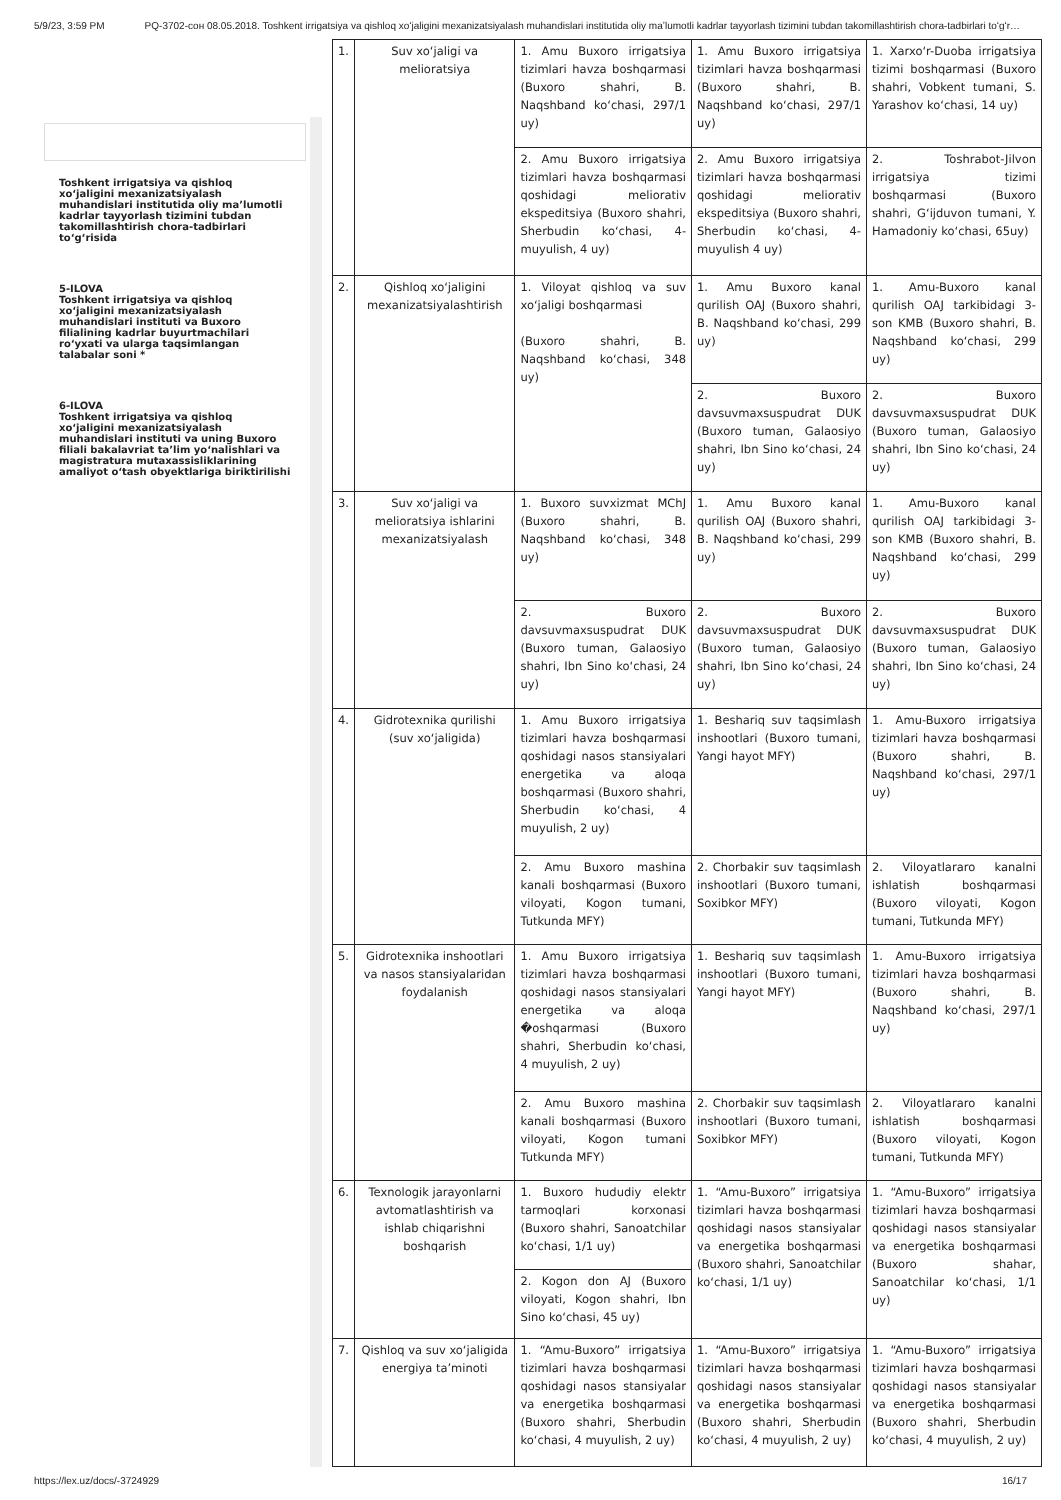5/9/23, 3:59 PM PQ-3702-сон 08.05.2018. Toshkent irrigatsiya va qishloq xoʻjaligini mexanizatsiyalash muhandislari institutida oliy maʼlumotli kadrlar tayyorlash tizimini tubdan takomillashtirish chora-tadbirlari toʻgʻr…
Toshkent irrigatsiya va qishloq xoʻjaligini mexanizatsiyalash muhandislari institutida oliy maʼlumotli kadrlar tayyorlash tizimini tubdan takomillashtirish chora-tadbirlari toʻgʻrisida
5-ILOVA
Toshkent irrigatsiya va qishloq xoʻjaligini mexanizatsiyalash muhandislari instituti va Buxoro filialining kadrlar buyurtmachilari roʻyxati va ularga taqsimlangan talabalar soni *
6-ILOVA
Toshkent irrigatsiya va qishloq xoʻjaligini mexanizatsiyalash muhandislari instituti va uning Buxoro filiali bakalavriat taʼlim yoʻnalishlari va magistratura mutaxassisliklarining amaliyot oʻtash obyektlariga biriktirilishi
| 1. | Suv xoʻjaligi va melioratsiya | 1. Amu Buxoro irrigatsiya tizimlari havza boshqarmasi (Buxoro shahri, B. Naqshband koʻchasi, 297/1 uy) | 1. Amu Buxoro irrigatsiya tizimlari havza boshqarmasi (Buxoro shahri, B. Naqshband koʻchasi, 297/1 uy) | 1. Xarxoʻr-Duoba irrigatsiya tizimi boshqarmasi (Buxoro shahri, Vobkent tumani, S. Yarashov koʻchasi, 14 uy) |
| | | 2. Amu Buxoro irrigatsiya tizimlari havza boshqarmasi qoshidagi meliorativ ekspeditsiya (Buxoro shahri, Sherbudin koʻchasi, 4-muyulish, 4 uy) | 2. Amu Buxoro irrigatsiya tizimlari havza boshqarmasi qoshidagi meliorativ ekspeditsiya (Buxoro shahri, Sherbudin koʻchasi, 4-muyulish 4 uy) | 2. Toshrabot-Jilvon irrigatsiya tizimi boshqarmasi (Buxoro shahri, Gʻijduvon tumani, Y. Hamadoniy koʻchasi, 65uy) |
| 2. | Qishloq xoʻjaligini mexanizatsiyalashtirish | 1. Viloyat qishloq va suv xoʻjaligi boshqarmasi (Buxoro shahri, B. Naqshband koʻchasi, 348 uy) | 1. Amu Buxoro kanal qurilish OAJ (Buxoro shahri, B. Naqshband koʻchasi, 299 uy) | 1. Amu-Buxoro kanal qurilish OAJ tarkibidagi 3-son KMB (Buxoro shahri, B. Naqshband koʻchasi, 299 uy) |
| | | | 2. Buxoro davsuvmaxsuspudrat DUK (Buxoro tuman, Galaosiyo shahri, Ibn Sino koʻchasi, 24 uy) | 2. Buxoro davsuvmaxsuspudrat DUK (Buxoro tuman, Galaosiyo shahri, Ibn Sino koʻchasi, 24 uy) |
| 3. | Suv xoʻjaligi va melioratsiya ishlarini mexanizatsiyalash | 1. Buxoro suvxizmat MChJ (Buxoro shahri, B. Naqshband koʻchasi, 348 uy) | 1. Amu Buxoro kanal qurilish OAJ (Buxoro shahri, B. Naqshband koʻchasi, 299 uy) | 1. Amu-Buxoro kanal qurilish OAJ tarkibidagi 3-son KMB (Buxoro shahri, B. Naqshband koʻchasi, 299 uy) |
| | | 2. Buxoro davsuvmaxsuspudrat DUK (Buxoro tuman, Galaosiyo shahri, Ibn Sino koʻchasi, 24 uy) | 2. Buxoro davsuvmaxsuspudrat DUK (Buxoro tuman, Galaosiyo shahri, Ibn Sino koʻchasi, 24 uy) | 2. Buxoro davsuvmaxsuspudrat DUK (Buxoro tuman, Galaosiyo shahri, Ibn Sino koʻchasi, 24 uy) |
| 4. | Gidrotexnika qurilishi (suv xoʻjaligida) | 1. Amu Buxoro irrigatsiya tizimlari havza boshqarmasi qoshidagi nasos stansiyalari energetika va aloqa boshqarmasi (Buxoro shahri, Sherbudin koʻchasi, 4 muyulish, 2 uy) | 1. Beshariq suv taqsimlash inshootlari (Buxoro tumani, Yangi hayot MFY) | 1. Amu-Buxoro irrigatsiya tizimlari havza boshqarmasi (Buxoro shahri, B. Naqshband koʻchasi, 297/1 uy) |
| | | 2. Amu Buxoro mashina kanali boshqarmasi (Buxoro viloyati, Kogon tumani, Tutkunda MFY) | 2. Chorbakir suv taqsimlash inshootlari (Buxoro tumani, Soxibkor MFY) | 2. Viloyatlararo kanalni ishlatish boshqarmasi (Buxoro viloyati, Kogon tumani, Tutkunda MFY) |
| 5. | Gidrotexnika inshootlari va nasos stansiyalaridan foydalanish | 1. Amu Buxoro irrigatsiya tizimlari havza boshqarmasi qoshidagi nasos stansiyalari energetika va aloqa �oshqarmasi (Buxoro shahri, Sherbudin koʻchasi, 4 muyulish, 2 uy) | 1. Beshariq suv taqsimlash inshootlari (Buxoro tumani, Yangi hayot MFY) | 1. Amu-Buxoro irrigatsiya tizimlari havza boshqarmasi (Buxoro shahri, B. Naqshband koʻchasi, 297/1 uy) |
| | | 2. Amu Buxoro mashina kanali boshqarmasi (Buxoro viloyati, Kogon tumani Tutkunda MFY) | 2. Chorbakir suv taqsimlash inshootlari (Buxoro tumani, Soxibkor MFY) | 2. Viloyatlararo kanalni ishlatish boshqarmasi (Buxoro viloyati, Kogon tumani, Tutkunda MFY) |
| 6. | Texnologik jarayonlarni avtomatlashtirish va ishlab chiqarishni boshqarish | 1. Buxoro hududiy elektr tarmoqlari korxonasi (Buxoro shahri, Sanoatchilar koʻchasi, 1/1 uy) | 1. “Amu-Buxoro” irrigatsiya tizimlari havza boshqarmasi qoshidagi nasos stansiyalar va energetika boshqarmasi (Buxoro shahri, Sanoatchilar koʻchasi, 1/1 uy) | 1. “Amu-Buxoro” irrigatsiya tizimlari havza boshqarmasi qoshidagi nasos stansiyalar va energetika boshqarmasi (Buxoro shahar, Sanoatchilar koʻchasi, 1/1 uy) |
| | | 2. Kogon don AJ (Buxoro viloyati, Kogon shahri, Ibn Sino koʻchasi, 45 uy) | | |
| 7. | Qishloq va suv xoʻjaligida energiya taʼminoti | 1. “Amu-Buxoro” irrigatsiya tizimlari havza boshqarmasi qoshidagi nasos stansiyalar va energetika boshqarmasi (Buxoro shahri, Sherbudin koʻchasi, 4 muyulish, 2 uy) | 1. “Amu-Buxoro” irrigatsiya tizimlari havza boshqarmasi qoshidagi nasos stansiyalar va energetika boshqarmasi (Buxoro shahri, Sherbudin koʻchasi, 4 muyulish, 2 uy) | 1. “Amu-Buxoro” irrigatsiya tizimlari havza boshqarmasi qoshidagi nasos stansiyalar va energetika boshqarmasi (Buxoro shahri, Sherbudin koʻchasi, 4 muyulish, 2 uy) |
https://lex.uz/docs/-3724929 16/17